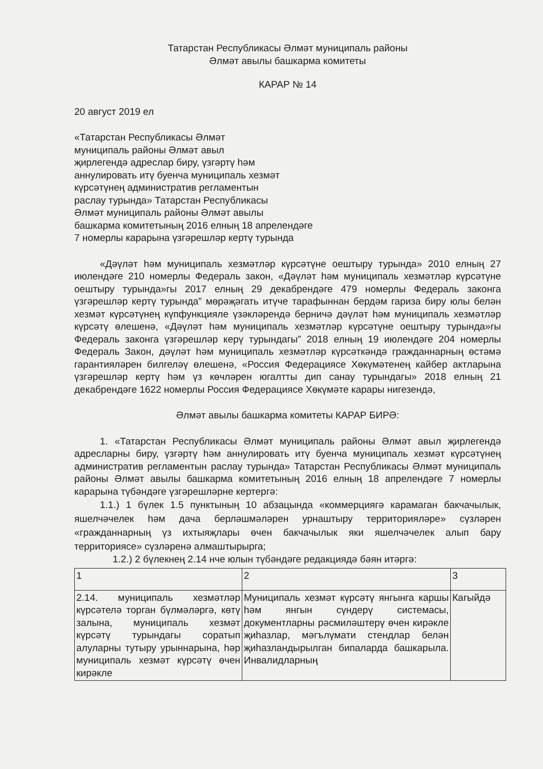Татарстан Республикасы Әлмәт муниципаль районы
Әлмәт авылы башкарма комитеты
КАРАР № 14
20 август 2019 ел
«Татарстан Республикасы Әлмәт
муниципаль районы Әлмәт авыл
җирлегендә адреслар биру, үзгәртү һәм
аннулировать итү буенча муниципаль хезмәт
күрсәтүнең административ регламентын
раслау турында» Татарстан Республикасы
Әлмәт муниципаль районы Әлмәт авылы
башкарма комитетының 2016 елның 18 апрелендәге
7 номерлы карарына үзгәрешләр кертү турында
«Дәүләт һәм муниципаль хезмәтләр күрсәтүне оештыру турында» 2010 елның 27 июлендәге 210 номерлы Федераль закон, «Дәүләт һәм муниципаль хезмәтләр күрсәтүне оештыру турында»гы 2017 елның 29 декабрендәге 479 номерлы Федераль законга үзгәрешләр кертү турында” мөрәҗәгать итүче тарафыннан бердәм гариза биру юлы белән хезмәт күрсәтүнең күпфункцияле үзәкләрендә берничә дәүләт һәм муниципаль хезмәтләр күрсәтү өлешенә, «Дәүләт һәм муниципаль хезмәтләр күрсәтүне оештыру турында»гы Федераль законга үзгәрешләр керү турындагы” 2018 елның 19 июлендәге 204 номерлы Федераль Закон, дәүләт һәм муниципаль хезмәтләр күрсәткәндә гражданнарның өстәмә гарантияләрен билгеләү өлешенә, «Россия Федерациясе Хөкүмәтенең кайбер актларына үзгәрешләр кертү һәм үз көчләрен югалтты дип санау турындагы» 2018 елның 21 декабрендәге 1622 номерлы Россия Федерациясе Хөкүмәте карары нигезендә,
Әлмәт авылы башкарма комитеты КАРАР БИРӘ:
1. «Татарстан Республикасы Әлмәт муниципаль районы Әлмәт авыл җирлегендә адресларны биру, үзгәртү һәм аннулировать итү буенча муниципаль хезмәт күрсәтүнең административ регламентын раслау турында» Татарстан Республикасы Әлмәт муниципаль районы Әлмәт авылы башкарма комитетының 2016 елның 18 апрелендәге 7 номерлы карарына түбәндәге үзгәрешләрне кертергә:
1.1.) 1 бүлек 1.5 пунктының 10 абзацында «коммерциягә карамаган бакчачылык, яшелчәчелек һәм дача берләшмәләрен урнаштыру территорияләре» сүзләрен «гражданнарның үз ихтыяҗлары өчен бакчачылык яки яшелчәчелек алып бару территориясе» сүзләренә алмаштырырга;
1.2.) 2 бүлекнең 2.14 нче юлын түбәндәге редакциядә бәян итәргә:
| 1 | 2 | 3 |
| 2.14. муниципаль хезмәтләр күрсәтелә торган бүлмәләргә, көтү залына, муниципаль хезмәт күрсәтү турындагы соратып алуларны тутыру урыннарына, һәр муниципаль хезмәт күрсәтү өчен кирәкле | Муниципаль хезмәт күрсәтү янгынга каршы һәм янгын сүндерү системасы, документларны рәсмиләштерү өчен кирәкле җиһазлар, мәгълүмати стендлар белән җиһазландырылган бипаларда башкарыла. Инвалидларның | Кагыйдә |